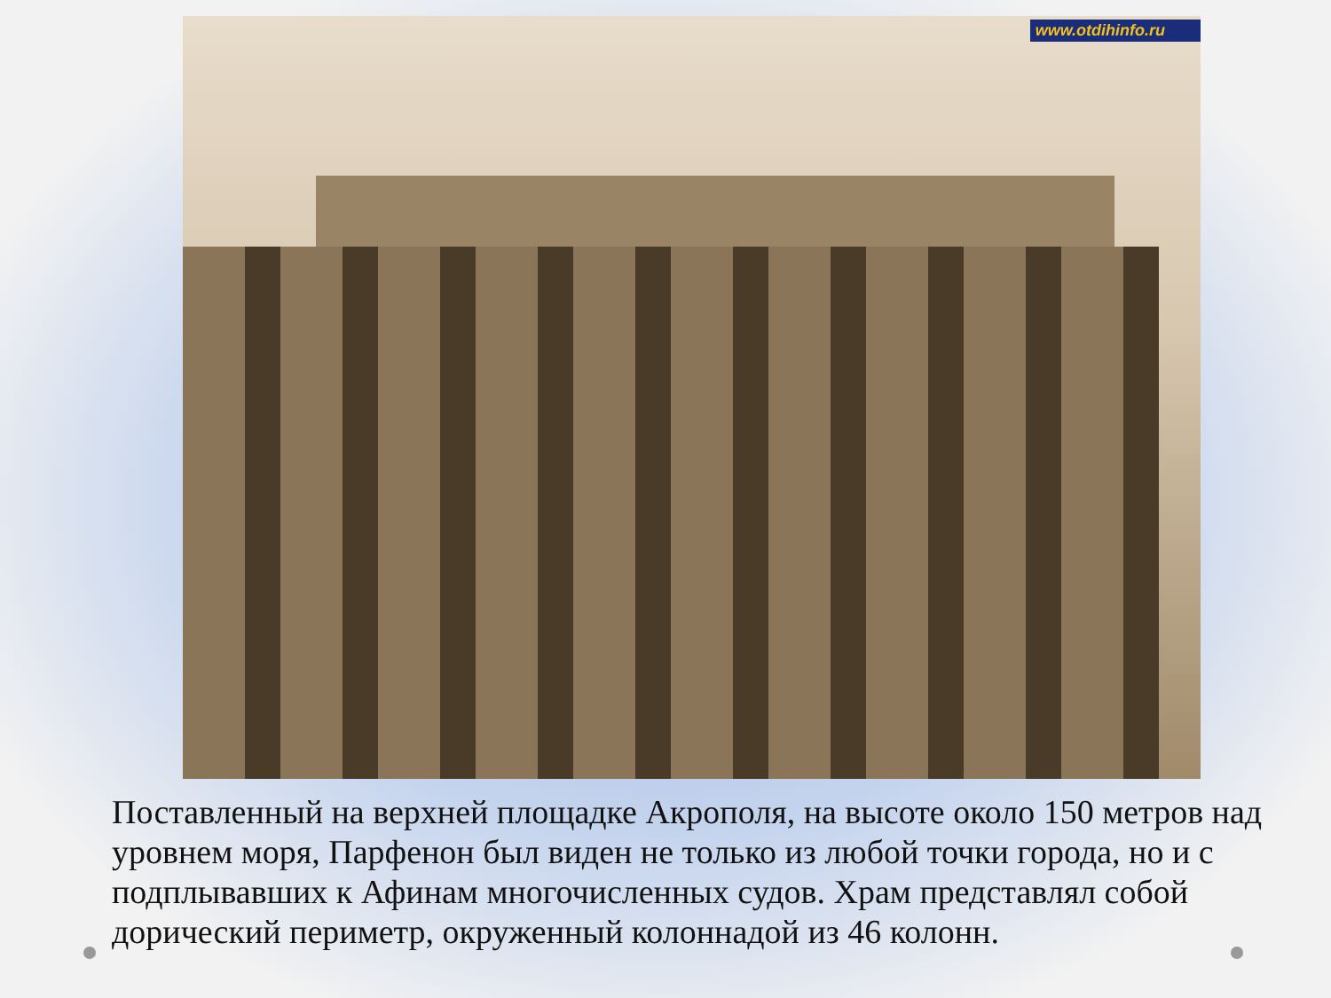www.otdihinfo.ru
Поставленный на верхней площадке Акрополя, на высоте около 150 метров над уровнем моря, Парфенон был виден не только из любой точки города, но и с подплывавших к Афинам многочисленных судов. Храм представлял собой дорический периметр, окруженный колоннадой из 46 колонн.